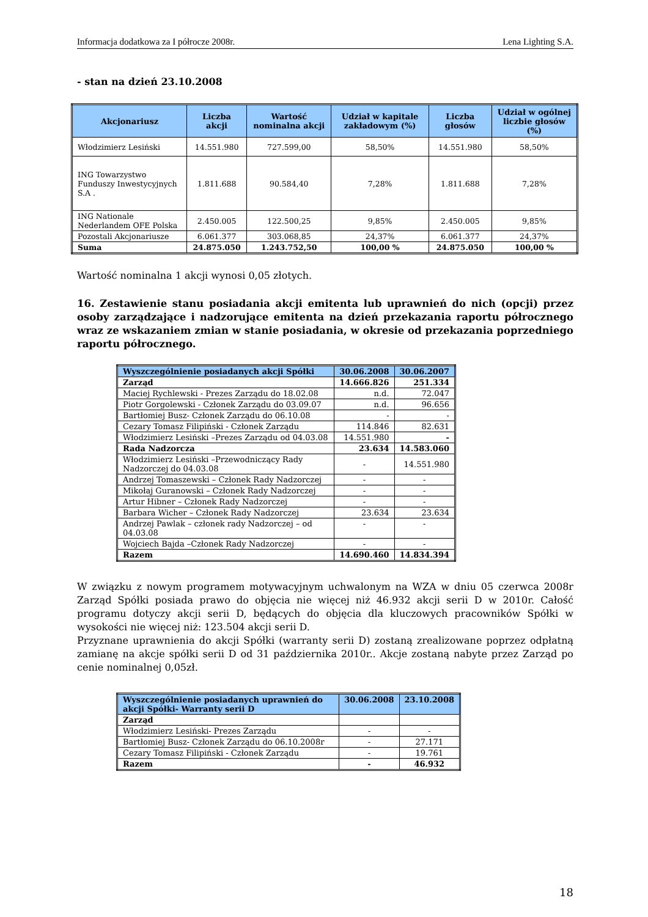Informacja dodatkowa za I półrocze 2008r. Lena Lighting S.A.
- stan na dzień 23.10.2008
| Akcjonariusz | Liczba akcji | Wartość nominalna akcji | Udział w kapitale zakładowym (%) | Liczba głosów | Udział w ogólnej liczbie głosów (%) |
| --- | --- | --- | --- | --- | --- |
| Włodzimierz Lesiński | 14.551.980 | 727.599,00 | 58,50% | 14.551.980 | 58,50% |
| ING Towarzystwo Funduszy Inwestycyjnych S.A . | 1.811.688 | 90.584,40 | 7,28% | 1.811.688 | 7,28% |
| ING Nationale Nederlandem OFE Polska | 2.450.005 | 122.500,25 | 9,85% | 2.450.005 | 9,85% |
| Pozostali Akcjonariusze | 6.061.377 | 303.068,85 | 24,37% | 6.061.377 | 24,37% |
| Suma | 24.875.050 | 1.243.752,50 | 100,00 % | 24.875.050 | 100,00 % |
Wartość nominalna 1 akcji wynosi 0,05 złotych.
16. Zestawienie stanu posiadania akcji emitenta lub uprawnień do nich (opcji) przez osoby zarządzające i nadzorujące emitenta na dzień przekazania raportu półrocznego wraz ze wskazaniem zmian w stanie posiadania, w okresie od przekazania poprzedniego raportu półrocznego.
| Wyszczególnienie posiadanych akcji Spółki | 30.06.2008 | 30.06.2007 |
| --- | --- | --- |
| Zarząd | 14.666.826 | 251.334 |
| Maciej Rychlewski - Prezes Zarządu do 18.02.08 | n.d. | 72.047 |
| Piotr Gorgolewski - Członek Zarządu do 03.09.07 | n.d. | 96.656 |
| Bartłomiej Busz- Członek Zarządu do 06.10.08 | - | - |
| Cezary Tomasz Filipiński - Członek Zarządu | 114.846 | 82.631 |
| Włodzimierz Lesiński –Prezes Zarządu od 04.03.08 | 14.551.980 | - |
| Rada Nadzorcza | 23.634 | 14.583.060 |
| Włodzimierz Lesiński –Przewodniczący Rady Nadzorczej do 04.03.08 | - | 14.551.980 |
| Andrzej Tomaszewski – Członek Rady Nadzorczej | - | - |
| Mikołaj Guranowski – Członek Rady Nadzorczej | - | - |
| Artur Hibner – Członek Rady Nadzorczej | - | - |
| Barbara Wicher – Członek Rady Nadzorczej | 23.634 | 23.634 |
| Andrzej Pawlak – członek rady Nadzorczej – od 04.03.08 | - | - |
| Wojciech Bajda –Członek Rady Nadzorczej | - | - |
| Razem | 14.690.460 | 14.834.394 |
W związku z nowym programem motywacyjnym uchwalonym na WZA w dniu 05 czerwca 2008r Zarząd Spółki posiada prawo do objęcia nie więcej niż 46.932 akcji serii D w 2010r. Całość programu dotyczy akcji serii D, będących do objęcia dla kluczowych pracowników Spółki w wysokości nie więcej niż: 123.504 akcji serii D.
Przyznane uprawnienia do akcji Spółki (warranty serii D) zostaną zrealizowane poprzez odpłatną zamianę na akcje spółki serii D od 31 października 2010r.. Akcje zostaną nabyte przez Zarząd po cenie nominalnej 0,05zł.
| Wyszczególnienie posiadanych uprawnień do akcji Spółki- Warranty serii D | 30.06.2008 | 23.10.2008 |
| --- | --- | --- |
| Zarząd | | |
| Włodzimierz Lesiński- Prezes Zarządu | - | - |
| Bartłomiej Busz- Członek Zarządu do 06.10.2008r | - | 27.171 |
| Cezary Tomasz Filipiński - Członek Zarządu | - | 19.761 |
| Razem | - | 46.932 |
18